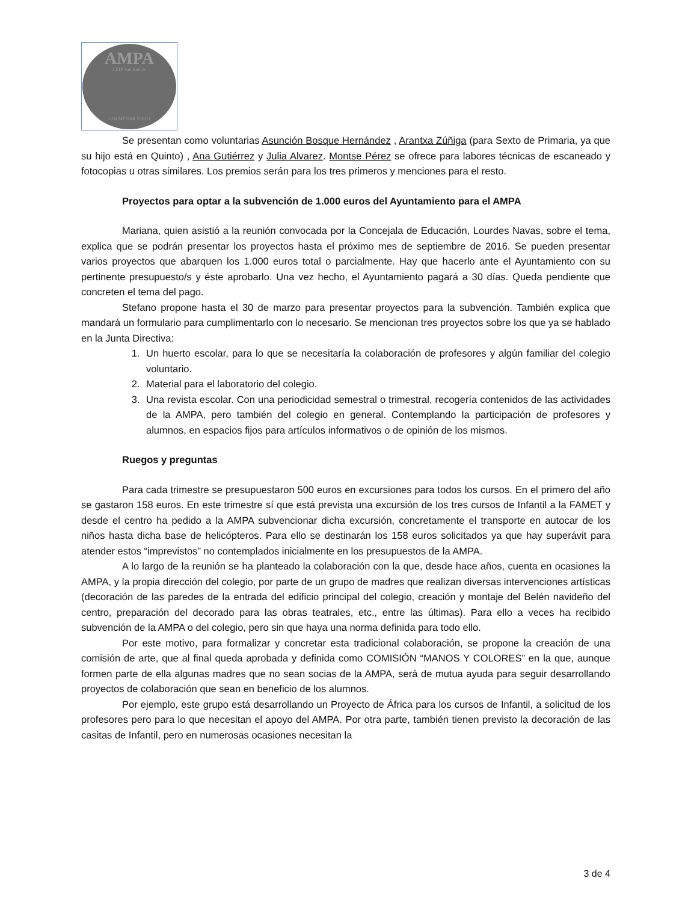AMPA
CEIP San Andrés
COLMENAR VIEJO
Se presentan como voluntarias Asunción Bosque Hernández , Arantxa Zúñiga (para Sexto de Primaria, ya que su hijo está en Quinto) , Ana Gutiérrez y Julia Alvarez. Montse Pérez se ofrece para labores técnicas de escaneado y fotocopias u otras similares. Los premios serán para los tres primeros y menciones para el resto.
Proyectos para optar a la subvención de 1.000 euros del Ayuntamiento para el AMPA
Mariana, quien asistió a la reunión convocada por la Concejala de Educación, Lourdes Navas, sobre el tema, explica que se podrán presentar los proyectos hasta el próximo mes de septiembre de 2016. Se pueden presentar varios proyectos que abarquen los 1.000 euros total o parcialmente. Hay que hacerlo ante el Ayuntamiento con su pertinente presupuesto/s y éste aprobarlo. Una vez hecho, el Ayuntamiento pagará a 30 días. Queda pendiente que concreten el tema del pago.
Stefano propone hasta el 30 de marzo para presentar proyectos para la subvención. También explica que mandará un formulario para cumplimentarlo con lo necesario. Se mencionan tres proyectos sobre los que ya se hablado en la Junta Directiva:
1. Un huerto escolar, para lo que se necesitaría la colaboración de profesores y algún familiar del colegio voluntario.
2. Material para el laboratorio del colegio.
3. Una revista escolar. Con una periodicidad semestral o trimestral, recogería contenidos de las actividades de la AMPA, pero también del colegio en general. Contemplando la participación de profesores y alumnos, en espacios fijos para artículos informativos o de opinión de los mismos.
Ruegos y preguntas
Para cada trimestre se presupuestaron 500 euros en excursiones para todos los cursos. En el primero del año se gastaron 158 euros. En este trimestre sí que está prevista una excursión de los tres cursos de Infantil a la FAMET y desde el centro ha pedido a la AMPA subvencionar dicha excursión, concretamente el transporte en autocar de los niños hasta dicha base de helicópteros. Para ello se destinarán los 158 euros solicitados ya que hay superávit para atender estos “imprevistos” no contemplados inicialmente en los presupuestos de la AMPA.
A lo largo de la reunión se ha planteado la colaboración con la que, desde hace años, cuenta en ocasiones la AMPA, y la propia dirección del colegio, por parte de un grupo de madres que realizan diversas intervenciones artísticas (decoración de las paredes de la entrada del edificio principal del colegio, creación y montaje del Belén navideño del centro, preparación del decorado para las obras teatrales, etc., entre las últimas). Para ello a veces ha recibido subvención de la AMPA o del colegio, pero sin que haya una norma definida para todo ello.
Por este motivo, para formalizar y concretar esta tradicional colaboración, se propone la creación de una comisión de arte, que al final queda aprobada y definida como COMISIÓN “MANOS Y COLORES” en la que, aunque formen parte de ella algunas madres que no sean socias de la AMPA, será de mutua ayuda para seguir desarrollando proyectos de colaboración que sean en beneficio de los alumnos.
Por ejemplo, este grupo está desarrollando un Proyecto de África para los cursos de Infantil, a solicitud de los profesores pero para lo que necesitan el apoyo del AMPA. Por otra parte, también tienen previsto la decoración de las casitas de Infantil, pero en numerosas ocasiones necesitan la
3 de 4